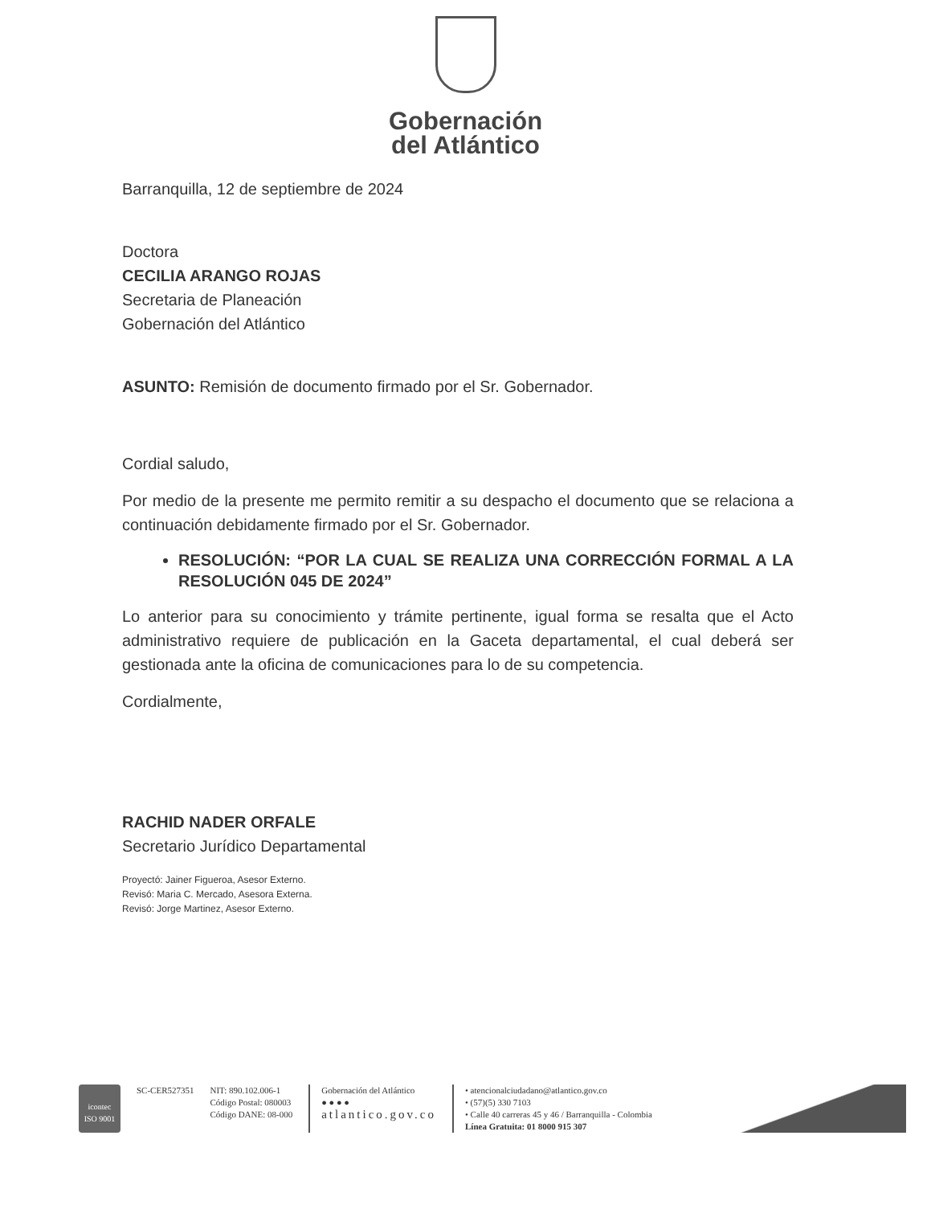Gobernación
del Atlántico
Barranquilla, 12 de septiembre de 2024
Doctora
CECILIA ARANGO ROJAS
Secretaria de Planeación
Gobernación del Atlántico
ASUNTO: Remisión de documento firmado por el Sr. Gobernador.
Cordial saludo,
Por medio de la presente me permito remitir a su despacho el documento que se relaciona a continuación debidamente firmado por el Sr. Gobernador.
RESOLUCIÓN: “POR LA CUAL SE REALIZA UNA CORRECCIÓN FORMAL A LA RESOLUCIÓN 045 DE 2024”
Lo anterior para su conocimiento y trámite pertinente, igual forma se resalta que el Acto administrativo requiere de publicación en la Gaceta departamental, el cual deberá ser gestionada ante la oficina de comunicaciones para lo de su competencia.
Cordialmente,
RACHID NADER ORFALE
Secretario Jurídico Departamental
Proyectó: Jainer Figueroa, Asesor Externo.
Revisó: Maria C. Mercado, Asesora Externa.
Revisó: Jorge Martinez, Asesor Externo.
icontec
ISO 9001
SC-CER527351 NIT: 890.102.006-1
Código Postal: 080003
Código DANE: 08-000
Gobernación del Atlántico
● ● ● ●
atlantico.gov.co
• atencionalciudadano@atlantico.gov.co
• (57)(5) 330 7103
• Calle 40 carreras 45 y 46 / Barranquilla - Colombia
Línea Gratuita: 01 8000 915 307